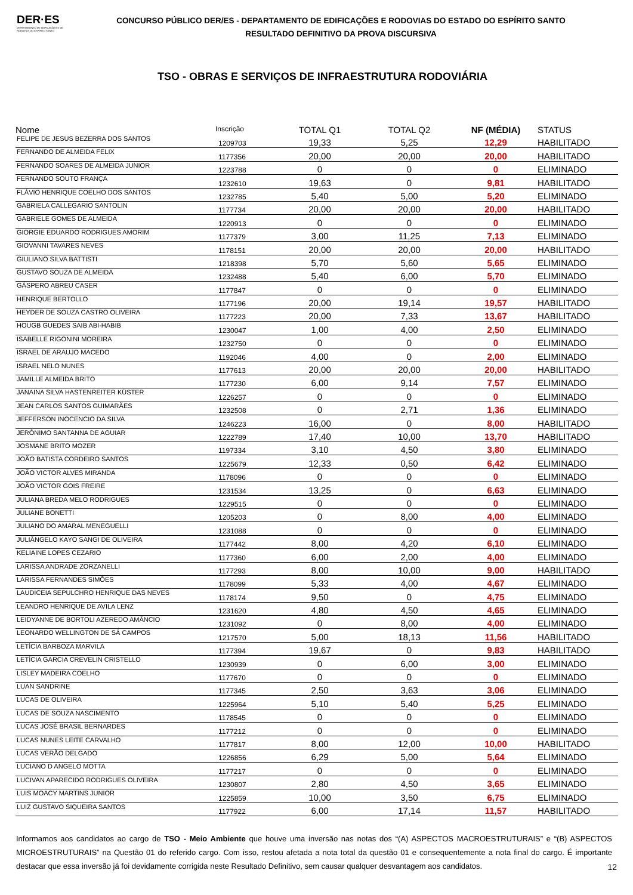DER·ES
DEPARTAMENTO DE EDIFICAÇÕES E DE RODOVIAS DO ESPÍRITO SANTO
CONCURSO PÚBLICO DER/ES - DEPARTAMENTO DE EDIFICAÇÕES E RODOVIAS DO ESTADO DO ESPÍRITO SANTO
RESULTADO DEFINITIVO DA PROVA DISCURSIVA
TSO - OBRAS E SERVIÇOS DE INFRAESTRUTURA RODOVIÁRIA
| Nome | Inscrição | TOTAL Q1 | TOTAL Q2 | NF (MÉDIA) | STATUS |
| --- | --- | --- | --- | --- | --- |
| FELIPE DE JESUS BEZERRA DOS SANTOS | 1209703 | 19,33 | 5,25 | 12,29 | HABILITADO |
| FERNANDO DE ALMEIDA FELIX | 1177356 | 20,00 | 20,00 | 20,00 | HABILITADO |
| FERNANDO SOARES DE ALMEIDA JUNIOR | 1223788 | 0 | 0 | 0 | ELIMINADO |
| FERNANDO SOUTO FRANÇA | 1232610 | 19,63 | 0 | 9,81 | HABILITADO |
| FLÁVIO HENRIQUE COELHO DOS SANTOS | 1232785 | 5,40 | 5,00 | 5,20 | ELIMINADO |
| GABRIELA CALLEGARIO SANTOLIN | 1177734 | 20,00 | 20,00 | 20,00 | HABILITADO |
| GABRIELE GOMES DE ALMEIDA | 1220913 | 0 | 0 | 0 | ELIMINADO |
| GIORGIE EDUARDO RODRIGUES AMORIM | 1177379 | 3,00 | 11,25 | 7,13 | ELIMINADO |
| GIOVANNI TAVARES NEVES | 1178151 | 20,00 | 20,00 | 20,00 | HABILITADO |
| GIULIANO SILVA BATTISTI | 1218398 | 5,70 | 5,60 | 5,65 | ELIMINADO |
| GUSTAVO SOUZA DE ALMEIDA | 1232488 | 5,40 | 6,00 | 5,70 | ELIMINADO |
| GÁSPERO ABREU CASER | 1177847 | 0 | 0 | 0 | ELIMINADO |
| HENRIQUE BERTOLLO | 1177196 | 20,00 | 19,14 | 19,57 | HABILITADO |
| HEYDER DE SOUZA CASTRO OLIVEIRA | 1177223 | 20,00 | 7,33 | 13,67 | HABILITADO |
| HOUGB GUEDES SAIB ABI-HABIB | 1230047 | 1,00 | 4,00 | 2,50 | ELIMINADO |
| ISABELLE RIGONINI MOREIRA | 1232750 | 0 | 0 | 0 | ELIMINADO |
| ISRAEL DE ARAUJO MACEDO | 1192046 | 4,00 | 0 | 2,00 | ELIMINADO |
| ISRAEL NELO NUNES | 1177613 | 20,00 | 20,00 | 20,00 | HABILITADO |
| JAMILLE ALMEIDA BRITO | 1177230 | 6,00 | 9,14 | 7,57 | ELIMINADO |
| JANAINA SILVA HASTENREITER KÜSTER | 1226257 | 0 | 0 | 0 | ELIMINADO |
| JEAN CARLOS SANTOS GUIMARÃES | 1232508 | 0 | 2,71 | 1,36 | ELIMINADO |
| JEFFERSON INOCENCIO DA SILVA | 1246223 | 16,00 | 0 | 8,00 | HABILITADO |
| JERÔNIMO SANTANNA DE AGUIAR | 1222789 | 17,40 | 10,00 | 13,70 | HABILITADO |
| JOSMANE BRITO MOZER | 1197334 | 3,10 | 4,50 | 3,80 | ELIMINADO |
| JOÃO BATISTA CORDEIRO SANTOS | 1225679 | 12,33 | 0,50 | 6,42 | ELIMINADO |
| JOÃO VICTOR ALVES MIRANDA | 1178096 | 0 | 0 | 0 | ELIMINADO |
| JOÃO VICTOR GOIS FREIRE | 1231534 | 13,25 | 0 | 6,63 | ELIMINADO |
| JULIANA BREDA MELO RODRIGUES | 1229515 | 0 | 0 | 0 | ELIMINADO |
| JULIANE BONETTI | 1205203 | 0 | 8,00 | 4,00 | ELIMINADO |
| JULIANO DO AMARAL MENEGUELLI | 1231088 | 0 | 0 | 0 | ELIMINADO |
| JULIÂNGELO KAYO SANGI DE OLIVEIRA | 1177442 | 8,00 | 4,20 | 6,10 | ELIMINADO |
| KELIAINE LOPES CEZARIO | 1177360 | 6,00 | 2,00 | 4,00 | ELIMINADO |
| LARISSA ANDRADE ZORZANELLI | 1177293 | 8,00 | 10,00 | 9,00 | HABILITADO |
| LARISSA FERNANDES SIMÕES | 1178099 | 5,33 | 4,00 | 4,67 | ELIMINADO |
| LAUDICEIA SEPULCHRO HENRIQUE DAS NEVES | 1178174 | 9,50 | 0 | 4,75 | ELIMINADO |
| LEANDRO HENRIQUE DE AVILA LENZ | 1231620 | 4,80 | 4,50 | 4,65 | ELIMINADO |
| LEIDYANNE DE BORTOLI AZEREDO AMÂNCIO | 1231092 | 0 | 8,00 | 4,00 | ELIMINADO |
| LEONARDO WELLINGTON DE SÁ CAMPOS | 1217570 | 5,00 | 18,13 | 11,56 | HABILITADO |
| LETÍCIA BARBOZA MARVILA | 1177394 | 19,67 | 0 | 9,83 | HABILITADO |
| LETÍCIA GARCIA CREVELIN CRISTELLO | 1230939 | 0 | 6,00 | 3,00 | ELIMINADO |
| LISLEY MADEIRA COELHO | 1177670 | 0 | 0 | 0 | ELIMINADO |
| LUAN SANDRINE | 1177345 | 2,50 | 3,63 | 3,06 | ELIMINADO |
| LUCAS DE OLIVEIRA | 1225964 | 5,10 | 5,40 | 5,25 | ELIMINADO |
| LUCAS DE SOUZA NASCIMENTO | 1178545 | 0 | 0 | 0 | ELIMINADO |
| LUCAS JOSÉ BRASIL BERNARDES | 1177212 | 0 | 0 | 0 | ELIMINADO |
| LUCAS NUNES LEITE CARVALHO | 1177817 | 8,00 | 12,00 | 10,00 | HABILITADO |
| LUCAS VERÃO DELGADO | 1226856 | 6,29 | 5,00 | 5,64 | ELIMINADO |
| LUCIANO D ANGELO MOTTA | 1177217 | 0 | 0 | 0 | ELIMINADO |
| LUCIVAN APARECIDO RODRIGUES OLIVEIRA | 1230807 | 2,80 | 4,50 | 3,65 | ELIMINADO |
| LUIS MOACY MARTINS JUNIOR | 1225859 | 10,00 | 3,50 | 6,75 | ELIMINADO |
| LUIZ GUSTAVO SIQUEIRA SANTOS | 1177922 | 6,00 | 17,14 | 11,57 | HABILITADO |
Informamos aos candidatos ao cargo de TSO - Meio Ambiente que houve uma inversão nas notas dos “(A) ASPECTOS MACROESTRUTURAIS” e “(B) ASPECTOS MICROESTRUTURAIS” na Questão 01 do referido cargo. Com isso, restou afetada a nota total da questão 01 e consequentemente a nota final do cargo. É importante destacar que essa inversão já foi devidamente corrigida neste Resultado Definitivo, sem causar qualquer desvantagem aos candidatos.
12